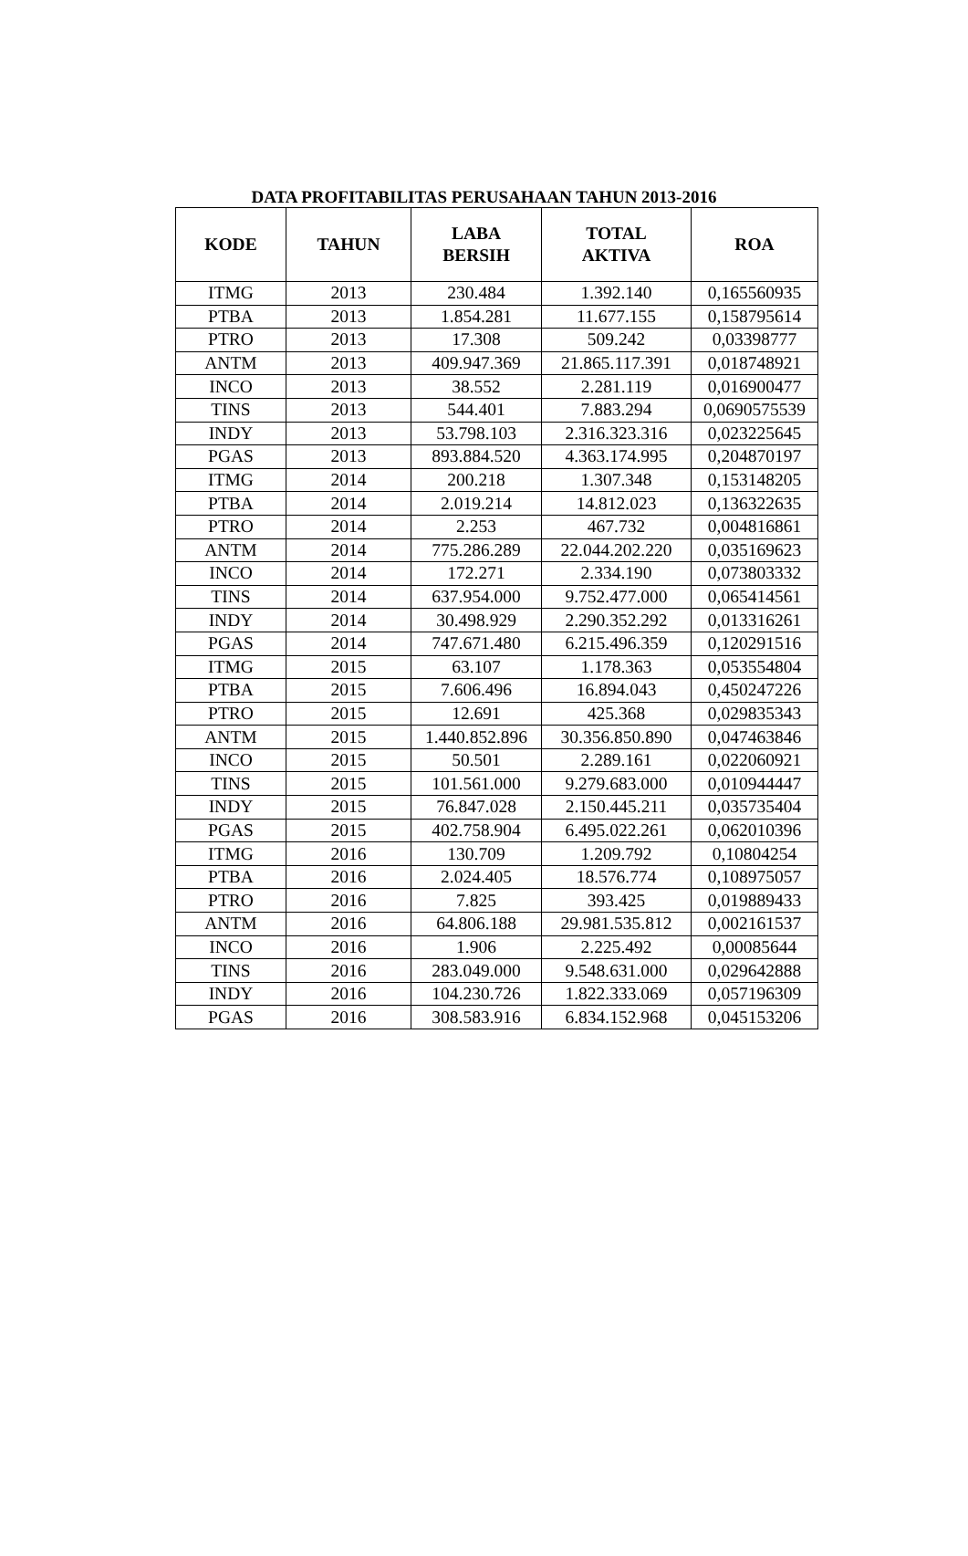DATA PROFITABILITAS PERUSAHAAN TAHUN 2013-2016
| KODE | TAHUN | LABA BERSIH | TOTAL AKTIVA | ROA |
| --- | --- | --- | --- | --- |
| ITMG | 2013 | 230.484 | 1.392.140 | 0,165560935 |
| PTBA | 2013 | 1.854.281 | 11.677.155 | 0,158795614 |
| PTRO | 2013 | 17.308 | 509.242 | 0,03398777 |
| ANTM | 2013 | 409.947.369 | 21.865.117.391 | 0,018748921 |
| INCO | 2013 | 38.552 | 2.281.119 | 0,016900477 |
| TINS | 2013 | 544.401 | 7.883.294 | 0,0690575539 |
| INDY | 2013 | 53.798.103 | 2.316.323.316 | 0,023225645 |
| PGAS | 2013 | 893.884.520 | 4.363.174.995 | 0,204870197 |
| ITMG | 2014 | 200.218 | 1.307.348 | 0,153148205 |
| PTBA | 2014 | 2.019.214 | 14.812.023 | 0,136322635 |
| PTRO | 2014 | 2.253 | 467.732 | 0,004816861 |
| ANTM | 2014 | 775.286.289 | 22.044.202.220 | 0,035169623 |
| INCO | 2014 | 172.271 | 2.334.190 | 0,073803332 |
| TINS | 2014 | 637.954.000 | 9.752.477.000 | 0,065414561 |
| INDY | 2014 | 30.498.929 | 2.290.352.292 | 0,013316261 |
| PGAS | 2014 | 747.671.480 | 6.215.496.359 | 0,120291516 |
| ITMG | 2015 | 63.107 | 1.178.363 | 0,053554804 |
| PTBA | 2015 | 7.606.496 | 16.894.043 | 0,450247226 |
| PTRO | 2015 | 12.691 | 425.368 | 0,029835343 |
| ANTM | 2015 | 1.440.852.896 | 30.356.850.890 | 0,047463846 |
| INCO | 2015 | 50.501 | 2.289.161 | 0,022060921 |
| TINS | 2015 | 101.561.000 | 9.279.683.000 | 0,010944447 |
| INDY | 2015 | 76.847.028 | 2.150.445.211 | 0,035735404 |
| PGAS | 2015 | 402.758.904 | 6.495.022.261 | 0,062010396 |
| ITMG | 2016 | 130.709 | 1.209.792 | 0,10804254 |
| PTBA | 2016 | 2.024.405 | 18.576.774 | 0,108975057 |
| PTRO | 2016 | 7.825 | 393.425 | 0,019889433 |
| ANTM | 2016 | 64.806.188 | 29.981.535.812 | 0,002161537 |
| INCO | 2016 | 1.906 | 2.225.492 | 0,00085644 |
| TINS | 2016 | 283.049.000 | 9.548.631.000 | 0,029642888 |
| INDY | 2016 | 104.230.726 | 1.822.333.069 | 0,057196309 |
| PGAS | 2016 | 308.583.916 | 6.834.152.968 | 0,045153206 |